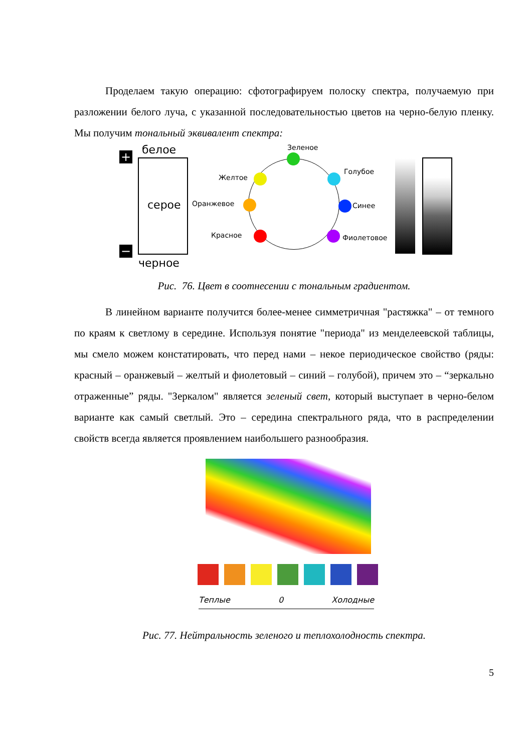Проделаем такую операцию: сфотографируем полоску спектра, получаемую при разложении белого луча, с указанной последовательностью цветов на черно-белую пленку. Мы получим тональный эквивалент спектра:
+
−
белое
серое
черное
Зеленое
Желтое
Голубое
Оранжевое Синее
Красное Фиолетовое
Рис. 76. Цвет в соотнесении с тональным градиентом.
В линейном варианте получится более-менее симметричная "растяжка" – от темного по краям к светлому в середине. Используя понятие "периода" из менделеевской таблицы, мы смело можем констатировать, что перед нами – некое периодическое свойство (ряды: красный – оранжевый – желтый и фиолетовый – синий – голубой), причем это – “зеркально отраженные” ряды. "Зеркалом" является зеленый свет, который выступает в черно-белом варианте как самый светлый. Это – середина спектрального ряда, что в распределении свойств всегда является проявлением наибольшего разнообразия.
Теплые 0 Холодные
Рис. 77. Нейтральность зеленого и теплохолодность спектра.
5